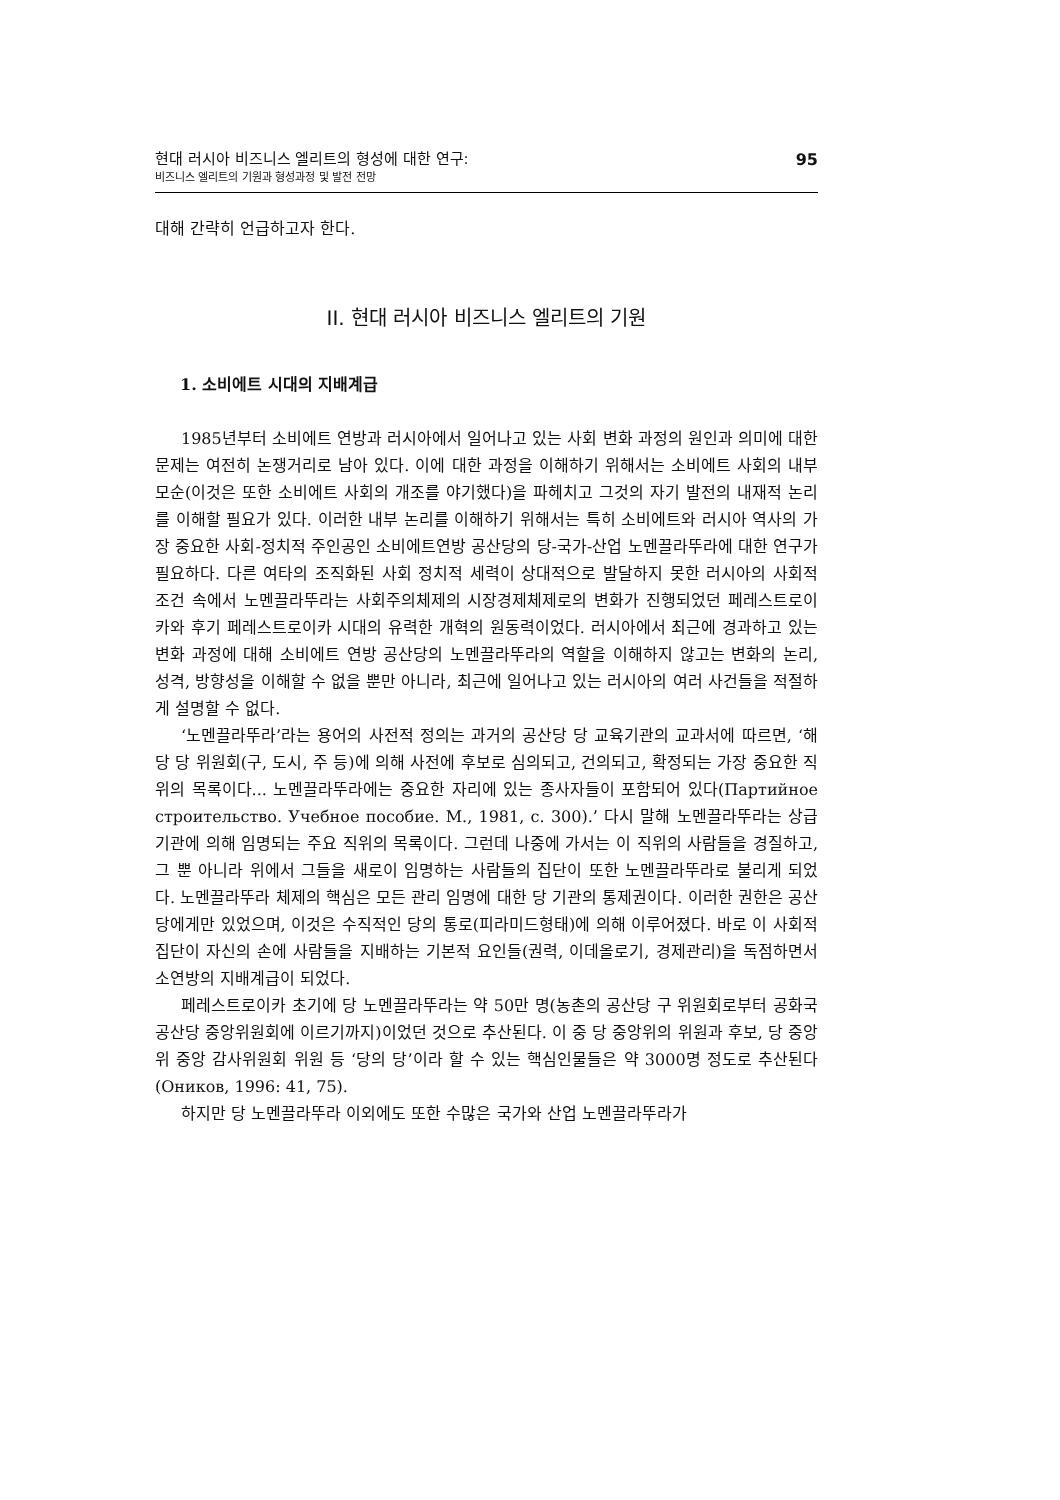현대 러시아 비즈니스 엘리트의 형성에 대한 연구:
비즈니스 엘리트의 기원과 형성과정 및 발전 전망
95
대해 간략히 언급하고자 한다.
II. 현대 러시아 비즈니스 엘리트의 기원
1. 소비에트 시대의 지배계급
1985년부터 소비에트 연방과 러시아에서 일어나고 있는 사회 변화 과정의 원인과 의미에 대한 문제는 여전히 논쟁거리로 남아 있다. 이에 대한 과정을 이해하기 위해서는 소비에트 사회의 내부 모순(이것은 또한 소비에트 사회의 개조를 야기했다)을 파헤치고 그것의 자기 발전의 내재적 논리를 이해할 필요가 있다. 이러한 내부 논리를 이해하기 위해서는 특히 소비에트와 러시아 역사의 가장 중요한 사회-정치적 주인공인 소비에트연방 공산당의 당-국가-산업 노멘끌라뚜라에 대한 연구가 필요하다. 다른 여타의 조직화된 사회 정치적 세력이 상대적으로 발달하지 못한 러시아의 사회적 조건 속에서 노멘끌라뚜라는 사회주의체제의 시장경제체제로의 변화가 진행되었던 페레스트로이카와 후기 페레스트로이카 시대의 유력한 개혁의 원동력이었다. 러시아에서 최근에 경과하고 있는 변화 과정에 대해 소비에트 연방 공산당의 노멘끌라뚜라의 역할을 이해하지 않고는 변화의 논리, 성격, 방향성을 이해할 수 없을 뿐만 아니라, 최근에 일어나고 있는 러시아의 여러 사건들을 적절하게 설명할 수 없다.
‘노멘끌라뚜라’라는 용어의 사전적 정의는 과거의 공산당 당 교육기관의 교과서에 따르면, ‘해당 당 위원회(구, 도시, 주 등)에 의해 사전에 후보로 심의되고, 건의되고, 확정되는 가장 중요한 직위의 목록이다... 노멘끌라뚜라에는 중요한 자리에 있는 종사자들이 포함되어 있다(Партийное строительство. Учебное пособие. М., 1981, с. 300).’ 다시 말해 노멘끌라뚜라는 상급기관에 의해 임명되는 주요 직위의 목록이다. 그런데 나중에 가서는 이 직위의 사람들을 경질하고, 그 뿐 아니라 위에서 그들을 새로이 임명하는 사람들의 집단이 또한 노멘끌라뚜라로 불리게 되었다. 노멘끌라뚜라 체제의 핵심은 모든 관리 임명에 대한 당 기관의 통제권이다. 이러한 권한은 공산당에게만 있었으며, 이것은 수직적인 당의 통로(피라미드형태)에 의해 이루어졌다. 바로 이 사회적 집단이 자신의 손에 사람들을 지배하는 기본적 요인들(권력, 이데올로기, 경제관리)을 독점하면서 소연방의 지배계급이 되었다.
페레스트로이카 초기에 당 노멘끌라뚜라는 약 50만 명(농촌의 공산당 구 위원회로부터 공화국 공산당 중앙위원회에 이르기까지)이었던 것으로 추산된다. 이 중 당 중앙위의 위원과 후보, 당 중앙위 중앙 감사위원회 위원 등 ‘당의 당’이라 할 수 있는 핵심인물들은 약 3000명 정도로 추산된다(Оников, 1996: 41, 75).
하지만 당 노멘끌라뚜라 이외에도 또한 수많은 국가와 산업 노멘끌라뚜라가